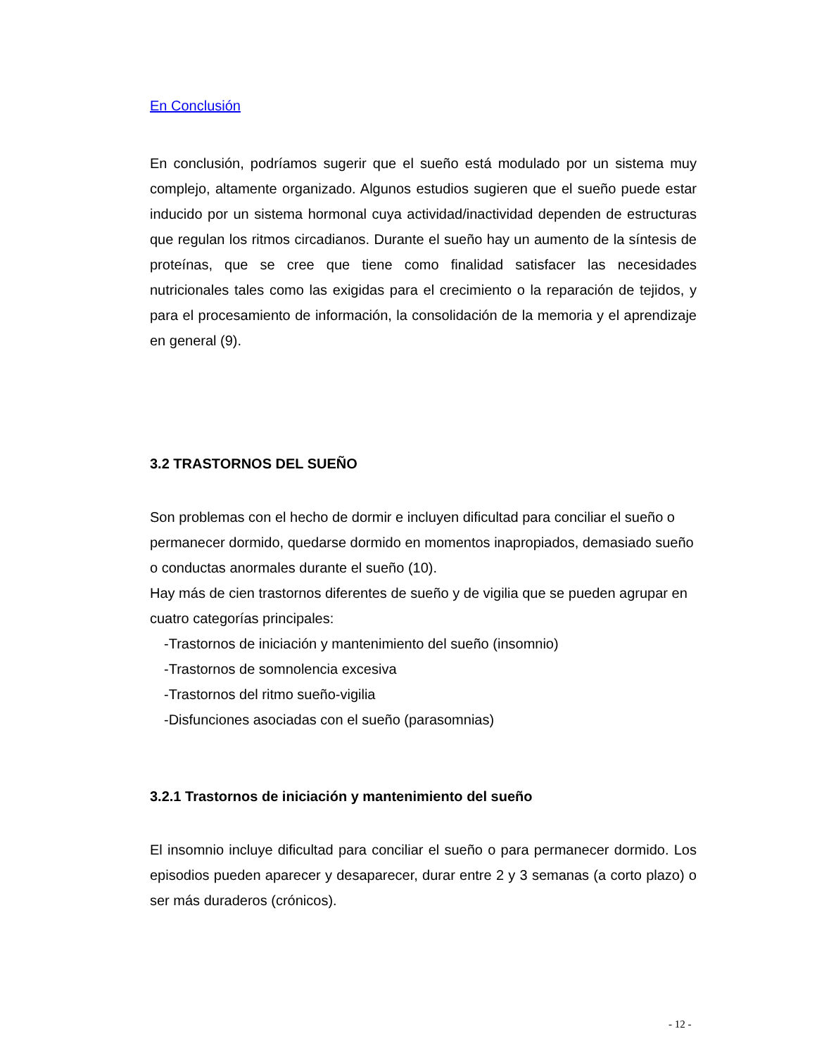En Conclusión
En conclusión, podríamos sugerir que el sueño está modulado por un sistema muy complejo, altamente organizado. Algunos estudios sugieren que el sueño puede estar inducido por un sistema hormonal cuya actividad/inactividad dependen de estructuras que regulan los ritmos circadianos. Durante el sueño hay un aumento de la síntesis de proteínas, que se cree que tiene como finalidad satisfacer las necesidades nutricionales tales como las exigidas para el crecimiento o la reparación de tejidos, y para el procesamiento de información, la consolidación de la memoria y el aprendizaje en general (9).
3.2 TRASTORNOS DEL SUEÑO
Son problemas con el hecho de dormir e incluyen dificultad para conciliar el sueño o permanecer dormido, quedarse dormido en momentos inapropiados, demasiado sueño o conductas anormales durante el sueño (10).
Hay más de cien trastornos diferentes de sueño y de vigilia que se pueden agrupar en cuatro categorías principales:
-Trastornos de iniciación y mantenimiento del sueño (insomnio)
-Trastornos de somnolencia excesiva
-Trastornos del ritmo sueño-vigilia
-Disfunciones asociadas con el sueño (parasomnias)
3.2.1 Trastornos de iniciación y mantenimiento del sueño
El insomnio incluye dificultad para conciliar el sueño o para permanecer dormido. Los episodios pueden aparecer y desaparecer, durar entre 2 y 3 semanas (a corto plazo) o ser más duraderos (crónicos).
- 12 -